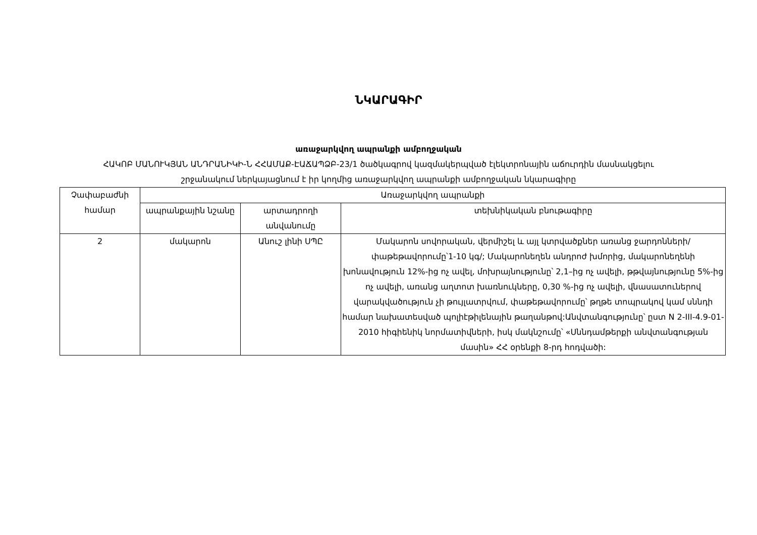ՆԿԱՐԱԳԻՐ
առաջարկվող ապրանքի ամբողջական
ՀԱԿՈԲ ՄԱՆՈՒԿՅԱՆ ԱՆԴՐԱՆԻԿԻ-Ն ՀՀԱՄԱՔ-ԷԱՃԱՊՁԲ-23/1 ծածկագրով կազմակերպված էլեկտրոնային աճուրդին մասնակցելու
շրջանակում ներկայացնում է իր կողմից առաջարկվող ապրանքի ամբողջական նկարագիրը
| Չափաբաժնի համար | Առաջարկվող ապրանքի | | |
| --- | --- | --- | --- |
| | ապրանքային նշանը | արտադրողի անվանումը | տեխնիկական բնութագիրը |
| 2 | մակարոն | Անուշ լինի ՍՊԸ | Մակարոն սովորական, վերմիշել և այլ կտրվածքներ առանց ջարդոնների/փաթեթավորումը՝1-10 կգ/; Մակարոնեղեն անդրոժ խմորից, մակարոնեղենի խոնավություն 12%-ից ոչ ավել, մոխրայնությունը՝ 2,1–ից ոչ ավելի, թթվայնությունը 5%-ից ոչ ավելի, առանց աղտոտ խառնուկները, 0,30 %-ից ոչ ավելի, վնասատուներով վարակվածություն չի թույլատրվում, փաթեթավորումը՝ թղթե տոպրակով կամ սննդի համար նախատեսված պոլիէթիլենային թաղանթով:Անվտանգությունը՝ ըստ N 2-III-4.9-01-2010 հիգիենիկ նորմատիվների, իսկ մակնշումը՝ «Սննդամթերքի անվտանգության մասին» ՀՀ օրենքի 8-րդ հոդվածի: |